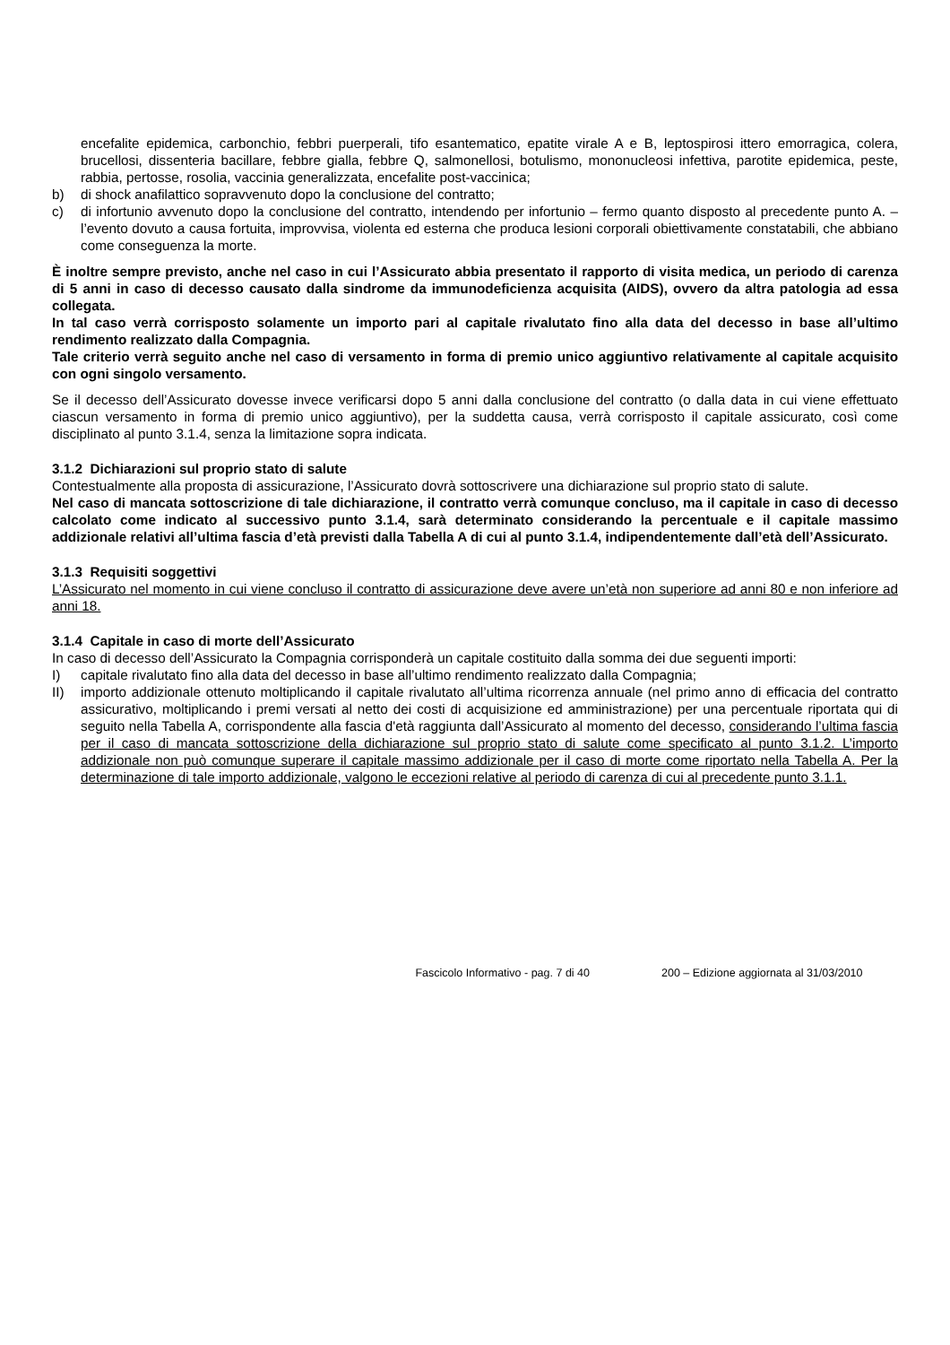encefalite epidemica, carbonchio, febbri puerperali, tifo esantematico, epatite virale A e B, leptospirosi ittero emorragica, colera, brucellosi, dissenteria bacillare, febbre gialla, febbre Q, salmonellosi, botulismo, mononucleosi infettiva, parotite epidemica, peste, rabbia, pertosse, rosolia, vaccinia generalizzata, encefalite post-vaccinica;
b) di shock anafilattico sopravvenuto dopo la conclusione del contratto;
c) di infortunio avvenuto dopo la conclusione del contratto, intendendo per infortunio – fermo quanto disposto al precedente punto A. – l’evento dovuto a causa fortuita, improvvisa, violenta ed esterna che produca lesioni corporali obiettivamente constatabili, che abbiano come conseguenza la morte.
È inoltre sempre previsto, anche nel caso in cui l’Assicurato abbia presentato il rapporto di visita medica, un periodo di carenza di 5 anni in caso di decesso causato dalla sindrome da immunodeficienza acquisita (AIDS), ovvero da altra patologia ad essa collegata.
In tal caso verrà corrisposto solamente un importo pari al capitale rivalutato fino alla data del decesso in base all’ultimo rendimento realizzato dalla Compagnia.
Tale criterio verrà seguito anche nel caso di versamento in forma di premio unico aggiuntivo relativamente al capitale acquisito con ogni singolo versamento.
Se il decesso dell’Assicurato dovesse invece verificarsi dopo 5 anni dalla conclusione del contratto (o dalla data in cui viene effettuato ciascun versamento in forma di premio unico aggiuntivo), per la suddetta causa, verrà corrisposto il capitale assicurato, così come disciplinato al punto 3.1.4, senza la limitazione sopra indicata.
3.1.2 Dichiarazioni sul proprio stato di salute
Contestualmente alla proposta di assicurazione, l’Assicurato dovrà sottoscrivere una dichiarazione sul proprio stato di salute.
Nel caso di mancata sottoscrizione di tale dichiarazione, il contratto verrà comunque concluso, ma il capitale in caso di decesso calcolato come indicato al successivo punto 3.1.4, sarà determinato considerando la percentuale e il capitale massimo addizionale relativi all’ultima fascia d’età previsti dalla Tabella A di cui al punto 3.1.4, indipendentemente dall’età dell’Assicurato.
3.1.3 Requisiti soggettivi
L’Assicurato nel momento in cui viene concluso il contratto di assicurazione deve avere un’età non superiore ad anni 80 e non inferiore ad anni 18.
3.1.4 Capitale in caso di morte dell’Assicurato
In caso di decesso dell’Assicurato la Compagnia corrisponderà un capitale costituito dalla somma dei due seguenti importi:
I) capitale rivalutato fino alla data del decesso in base all’ultimo rendimento realizzato dalla Compagnia;
II) importo addizionale ottenuto moltiplicando il capitale rivalutato all’ultima ricorrenza annuale (nel primo anno di efficacia del contratto assicurativo, moltiplicando i premi versati al netto dei costi di acquisizione ed amministrazione) per una percentuale riportata qui di seguito nella Tabella A, corrispondente alla fascia d'età raggiunta dall’Assicurato al momento del decesso, considerando l’ultima fascia per il caso di mancata sottoscrizione della dichiarazione sul proprio stato di salute come specificato al punto 3.1.2. L’importo addizionale non può comunque superare il capitale massimo addizionale per il caso di morte come riportato nella Tabella A. Per la determinazione di tale importo addizionale, valgono le eccezioni relative al periodo di carenza di cui al precedente punto 3.1.1.
Fascicolo Informativo - pag. 7 di 40 200 – Edizione aggiornata al 31/03/2010